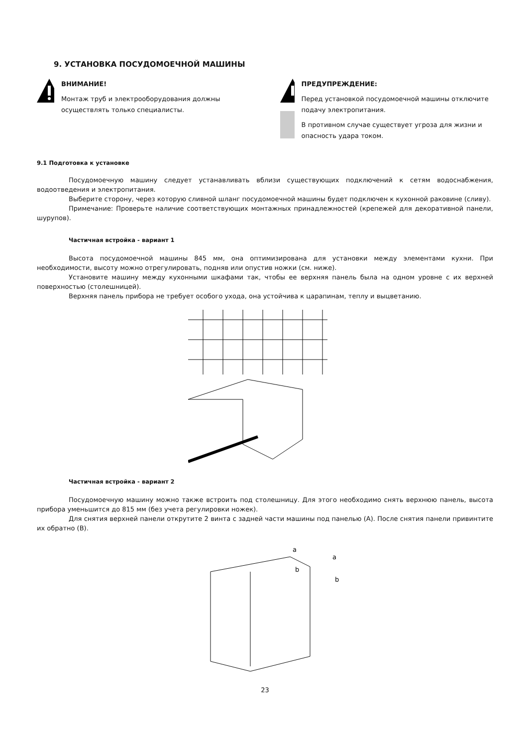9. УСТАНОВКА ПОСУДОМОЕЧНОЙ МАШИНЫ
ВНИМАНИЕ!
Монтаж труб и электрооборудования должны осуществлять только специалисты.
ПРЕДУПРЕЖДЕНИЕ:
Перед установкой посудомоечной машины отключите подачу электропитания.
В противном случае существует угроза для жизни и опасность удара током.
9.1 Подготовка к установке
Посудомоечную машину следует устанавливать вблизи существующих подключений к сетям водоснабжения, водоотведения и электропитания.
Выберите сторону, через которую сливной шланг посудомоечной машины будет подключен к кухонной раковине (сливу).
Примечание: Проверьте наличие соответствующих монтажных принадлежностей (крепежей для декоративной панели, шурупов).
Частичная встройка - вариант 1
Высота посудомоечной машины 845 мм, она оптимизирована для установки между элементами кухни. При необходимости, высоту можно отрегулировать, подняв или опустив ножки (см. ниже).
Установите машину между кухонными шкафами так, чтобы ее верхняя панель была на одном уровне с их верхней поверхностью (столешницей).
Верхняя панель прибора не требует особого ухода, она устойчива к царапинам, теплу и выцветанию.
Частичная встройка - вариант 2
Посудомоечную машину можно также встроить под столешницу. Для этого необходимо снять верхнюю панель, высота прибора уменьшится до 815 мм (без учета регулировки ножек).
Для снятия верхней панели открутите 2 винта с задней части машины под панелью (A). После снятия панели привинтите их обратно (B).
a
b
a
b
23